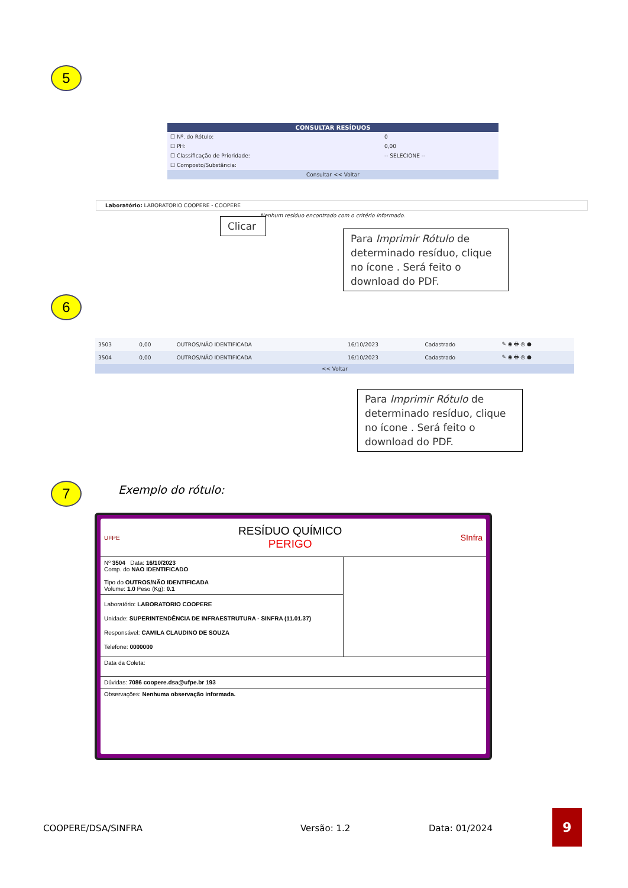5
CONSULTAR RESÍDUOS
| ☐ Nº. do Rótulo: | 0 |
| ☐ PH: | 0,00 |
| ☐ Classificação de Prioridade: | -- SELECIONE -- |
| ☐ Composto/Substância: | |
| Consultar << Voltar | |
Laboratório: LABORATORIO COOPERE - COOPERE
Nenhum resíduo encontrado com o critério informado.
Clicar
Para Imprimir Rótulo de determinado resíduo, clique no ícone . Será feito o download do PDF.
6
| 3503 | 0,00 | OUTROS/NÃO IDENTIFICADA | 16/10/2023 | Cadastrado | ✎ ◉ 🖶 ◎ ● |
| 3504 | 0,00 | OUTROS/NÃO IDENTIFICADA | 16/10/2023 | Cadastrado | ✎ ◉ 🖶 ◎ ● |
| << Voltar | | | | | |
Para Imprimir Rótulo de determinado resíduo, clique no ícone . Será feito o download do PDF.
7 Exemplo do rótulo:
UFPE
RESÍDUO QUÍMICO
PERIGO
SInfra
Nº 3504 Data: 16/10/2023
Comp. do NAO IDENTIFICADO
Tipo do OUTROS/NÃO IDENTIFICADA
Volume: 1.0 Peso (Kg): 0.1
Laboratório: LABORATORIO COOPERE
Unidade: SUPERINTENDÊNCIA DE INFRAESTRUTURA - SINFRA (11.01.37)
Responsável: CAMILA CLAUDINO DE SOUZA
Telefone: 0000000
Data da Coleta:
Dúvidas: 7086 coopere.dsa@ufpe.br 193
Observações: Nenhuma observação informada.
COOPERE/DSA/SINFRA Versão: 1.2 Data: 01/2024
9